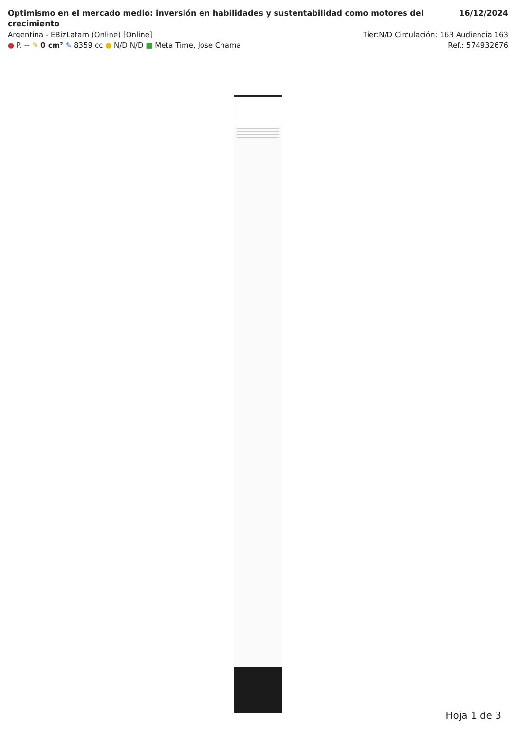Optimismo en el mercado medio: inversión en habilidades y sustentabilidad como motores del crecimiento 16/12/2024
Argentina - EBizLatam (Online) [Online] Tier:N/D Circulación: 163 Audiencia 163
● P. -- ✎ 0 cm² ✎ 8359 cc ● N/D N/D ■ Meta Time, Jose Chama Ref.: 574932676
Hoja 1 de 3